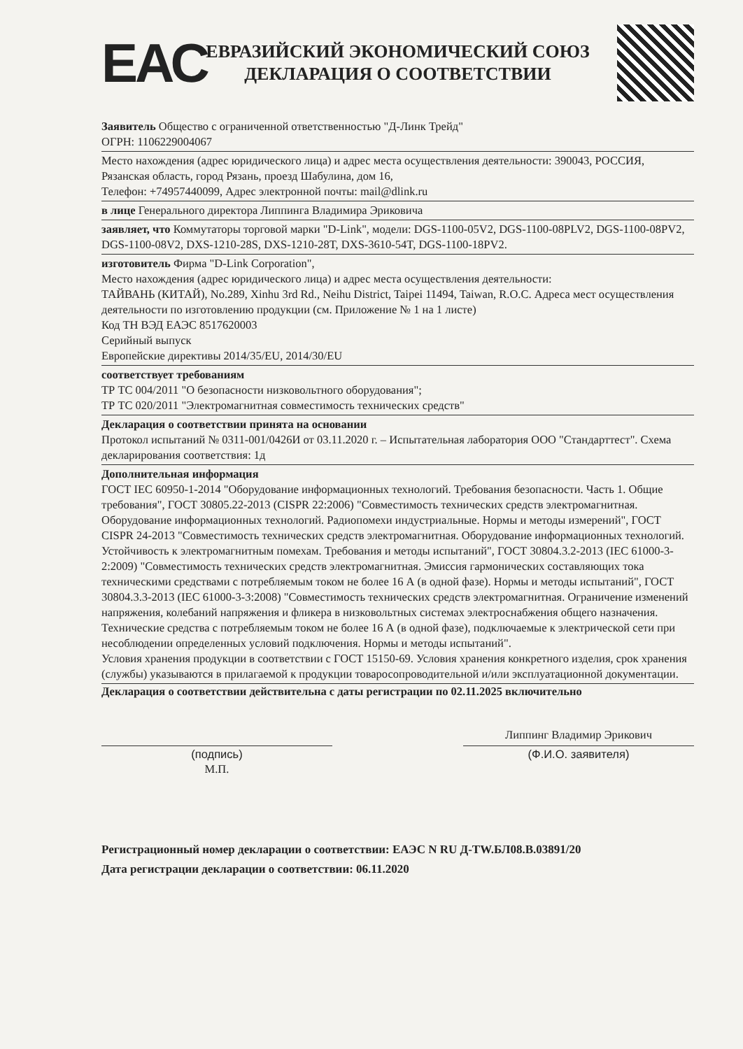ЕАС
ЕВРАЗИЙСКИЙ ЭКОНОМИЧЕСКИЙ СОЮЗ
ДЕКЛАРАЦИЯ О СООТВЕТСТВИИ
Заявитель Общество с ограниченной ответственностью "Д-Линк Трейд"
ОГРН: 1106229004067
Место нахождения (адрес юридического лица) и адрес места осуществления деятельности: 390043, РОССИЯ, Рязанская область, город Рязань, проезд Шабулина, дом 16,
Телефон: +74957440099, Адрес электронной почты: mail@dlink.ru
в лице Генерального директора Липпинга Владимира Эриковича
заявляет, что Коммутаторы торговой марки "D-Link", модели: DGS-1100-05V2, DGS-1100-08PLV2, DGS-1100-08PV2, DGS-1100-08V2, DXS-1210-28S, DXS-1210-28T, DXS-3610-54T, DGS-1100-18PV2.
изготовитель Фирма "D-Link Corporation",
Место нахождения (адрес юридического лица) и адрес места осуществления деятельности:
ТАЙВАНЬ (КИТАЙ), No.289, Xinhu 3rd Rd., Neihu District, Taipei 11494, Taiwan, R.O.C. Адреса мест осуществления деятельности по изготовлению продукции (см. Приложение № 1 на 1 листе)
Код ТН ВЭД ЕАЭС 8517620003
Серийный выпуск
Европейские директивы 2014/35/EU, 2014/30/EU
соответствует требованиям
ТР ТС 004/2011 "О безопасности низковольтного оборудования";
ТР ТС 020/2011 "Электромагнитная совместимость технических средств"
Декларация о соответствии принята на основании
Протокол испытаний № 0311-001/0426И от 03.11.2020 г. – Испытательная лаборатория ООО "Стандарттест". Схема декларирования соответствия: 1д
Дополнительная информация
ГОСТ IEC 60950-1-2014 "Оборудование информационных технологий. Требования безопасности. Часть 1. Общие требования", ГОСТ 30805.22-2013 (CISPR 22:2006) "Совместимость технических средств электромагнитная. Оборудование информационных технологий. Радиопомехи индустриальные. Нормы и методы измерений", ГОСТ CISPR 24-2013 "Совместимость технических средств электромагнитная. Оборудование информационных технологий. Устойчивость к электромагнитным помехам. Требования и методы испытаний", ГОСТ 30804.3.2-2013 (IEC 61000-3-2:2009) "Совместимость технических средств электромагнитная. Эмиссия гармонических составляющих тока техническими средствами с потребляемым током не более 16 А (в одной фазе). Нормы и методы испытаний", ГОСТ 30804.3.3-2013 (IEC 61000-3-3:2008) "Совместимость технических средств электромагнитная. Ограничение изменений напряжения, колебаний напряжения и фликера в низковольтных системах электроснабжения общего назначения. Технические средства с потребляемым током не более 16 А (в одной фазе), подключаемые к электрической сети при несоблюдении определенных условий подключения. Нормы и методы испытаний".
Условия хранения продукции в соответствии с ГОСТ 15150-69. Условия хранения конкретного изделия, срок хранения (службы) указываются в прилагаемой к продукции товаросопроводительной и/или эксплуатационной документации.
Декларация о соответствии действительна с даты регистрации по 02.11.2025 включительно
(подпись)
М.П.
Липпинг Владимир Эрикович
(Ф.И.О. заявителя)
Регистрационный номер декларации о соответствии: ЕАЭС N RU Д-TW.БЛ08.В.03891/20
Дата регистрации декларации о соответствии: 06.11.2020